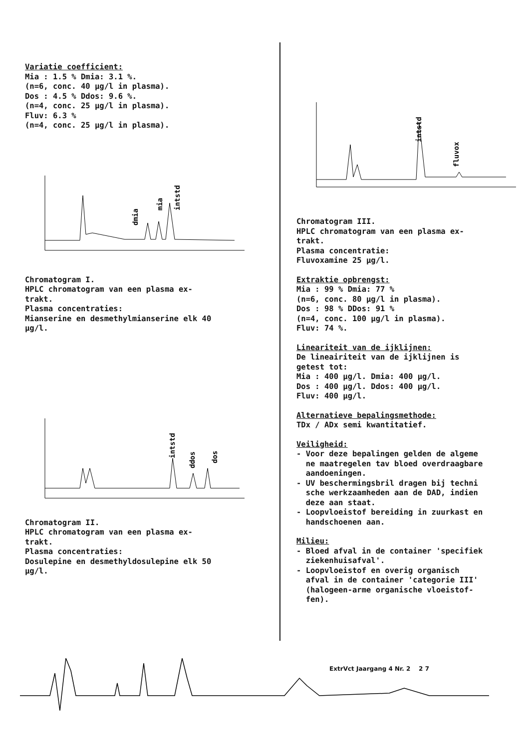Variatie coefficient:
Mia : 1.5 % Dmia: 3.1 %.
(n=6, conc. 40 µg/l in plasma).
Dos : 4.5 % Ddos: 9.6 %.
(n=4, conc. 25 µg/l in plasma).
Fluv: 6.3 %
(n=4, conc. 25 µg/l in plasma).
dmia
intstd
mia
Chromatogram I.
HPLC chromatogram van een plasma ex-
trakt.
Plasma concentraties:
Mianserine en desmethylmianserine elk 40
µg/l.
intstd
ddos
dos
Chromatogram II.
HPLC chromatogram van een plasma ex-
trakt.
Plasma concentraties:
Dosulepine en desmethyldosulepine elk 50
µg/l.
intstd
fluvox
Chromatogram III.
HPLC chromatogram van een plasma ex-
trakt.
Plasma concentratie:
Fluvoxamine 25 µg/l.
Extraktie opbrengst:
Mia : 99 % Dmia: 77 %
(n=6, conc. 80 µg/l in plasma).
Dos : 98 % DDos: 91 %
(n=4, conc. 100 µg/l in plasma).
Fluv: 74 %.
Lineariteit van de ijklijnen:
De lineairiteit van de ijklijnen is
getest tot:
Mia : 400 µg/l. Dmia: 400 µg/l.
Dos : 400 µg/l. Ddos: 400 µg/l.
Fluv: 400 µg/l.
Alternatieve bepalingsmethode:
TDx / ADx semi kwantitatief.
Veiligheid:
- Voor deze bepalingen gelden de algeme
ne maatregelen tav bloed overdraagbare
aandoeningen.
- UV beschermingsbril dragen bij techni
sche werkzaamheden aan de DAD, indien
deze aan staat.
- Loopvloeistof bereiding in zuurkast en
handschoenen aan.
Milieu:
- Bloed afval in de container 'specifiek
ziekenhuisafval'.
- Loopvloeistof en overig organisch
afval in de container 'categorie III'
(halogeen-arme organische vloeistof-
fen).
ExtrVct Jaargang 4 Nr. 2 2 7